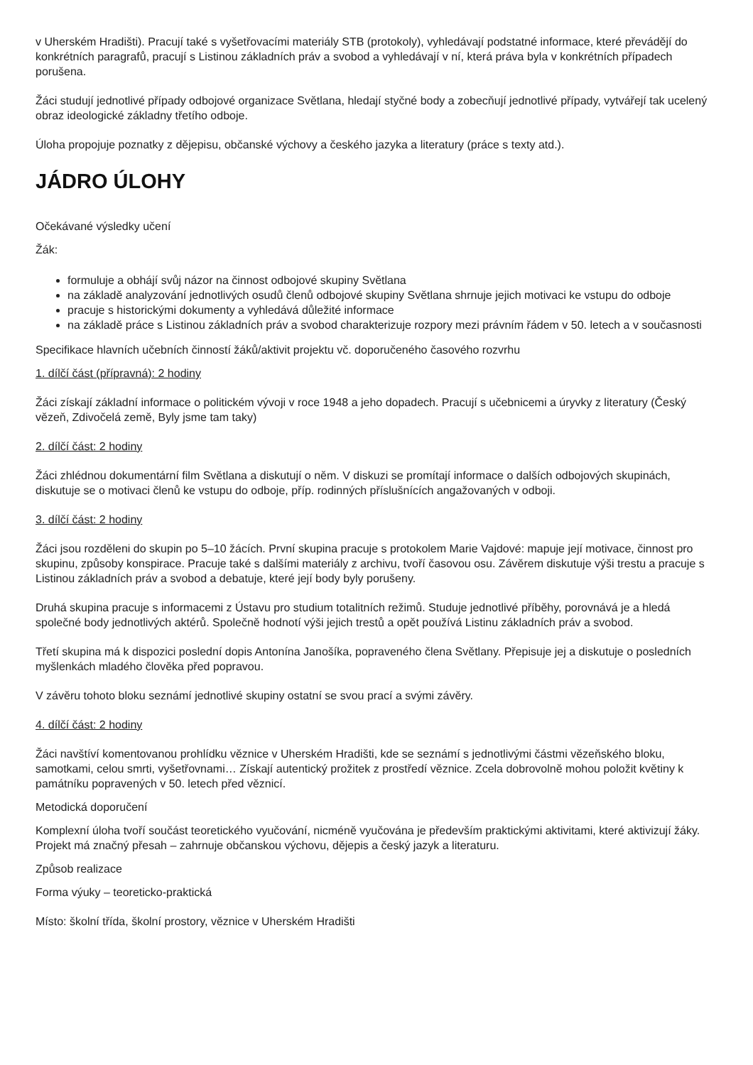v Uherském Hradišti). Pracují také s vyšetřovacími materiály STB (protokoly), vyhledávají podstatné informace, které převádějí do konkrétních paragrafů, pracují s Listinou základních práv a svobod a vyhledávají v ní, která práva byla v konkrétních případech porušena.
Žáci studují jednotlivé případy odbojové organizace Světlana, hledají styčné body a zobecňují jednotlivé případy, vytvářejí tak ucelený obraz ideologické základny třetího odboje.
Úloha propojuje poznatky z dějepisu, občanské výchovy a českého jazyka a literatury (práce s texty atd.).
JÁDRO ÚLOHY
Očekávané výsledky učení
Žák:
formuluje a obhájí svůj názor na činnost odbojové skupiny Světlana
na základě analyzování jednotlivých osudů členů odbojové skupiny Světlana shrnuje jejich motivaci ke vstupu do odboje
pracuje s historickými dokumenty a vyhledává důležité informace
na základě práce s Listinou základních práv a svobod charakterizuje rozpory mezi právním řádem v 50. letech a v současnosti
Specifikace hlavních učebních činností žáků/aktivit projektu vč. doporučeného časového rozvrhu
1. dílčí část (přípravná): 2 hodiny
Žáci získají základní informace o politickém vývoji v roce 1948 a jeho dopadech. Pracují s učebnicemi a úryvky z literatury (Český vězeň, Zdivočelá země, Byly jsme tam taky)
2. dílčí část: 2 hodiny
Žáci zhlédnou dokumentární film Světlana a diskutují o něm. V diskuzi se promítají informace o dalších odbojových skupinách, diskutuje se o motivaci členů ke vstupu do odboje, příp. rodinných příslušnících angažovaných v odboji.
3. dílčí část: 2 hodiny
Žáci jsou rozděleni do skupin po 5–10 žácích. První skupina pracuje s protokolem Marie Vajdové: mapuje její motivace, činnost pro skupinu, způsoby konspirace. Pracuje také s dalšími materiály z archivu, tvoří časovou osu. Závěrem diskutuje výši trestu a pracuje s Listinou základních práv a svobod a debatuje, které její body byly porušeny.
Druhá skupina pracuje s informacemi z Ústavu pro studium totalitních režimů. Studuje jednotlivé příběhy, porovnává je a hledá společné body jednotlivých aktérů. Společně hodnotí výši jejich trestů a opět používá Listinu základních práv a svobod.
Třetí skupina má k dispozici poslední dopis Antonína Janošíka, popraveného člena Světlany. Přepisuje jej a diskutuje o posledních myšlenkách mladého člověka před popravou.
V závěru tohoto bloku seznámí jednotlivé skupiny ostatní se svou prací a svými závěry.
4. dílčí část: 2 hodiny
Žáci navštíví komentovanou prohlídku věznice v Uherském Hradišti, kde se seznámí s jednotlivými částmi vězeňského bloku, samotkami, celou smrti, vyšetřovnami… Získají autentický prožitek z prostředí věznice. Zcela dobrovolně mohou položit květiny k památníku popravených v 50. letech před věznicí.
Metodická doporučení
Komplexní úloha tvoří součást teoretického vyučování, nicméně vyučována je především praktickými aktivitami, které aktivizují žáky. Projekt má značný přesah – zahrnuje občanskou výchovu, dějepis a český jazyk a literaturu.
Způsob realizace
Forma výuky – teoreticko-praktická
Místo: školní třída, školní prostory, věznice v Uherském Hradišti